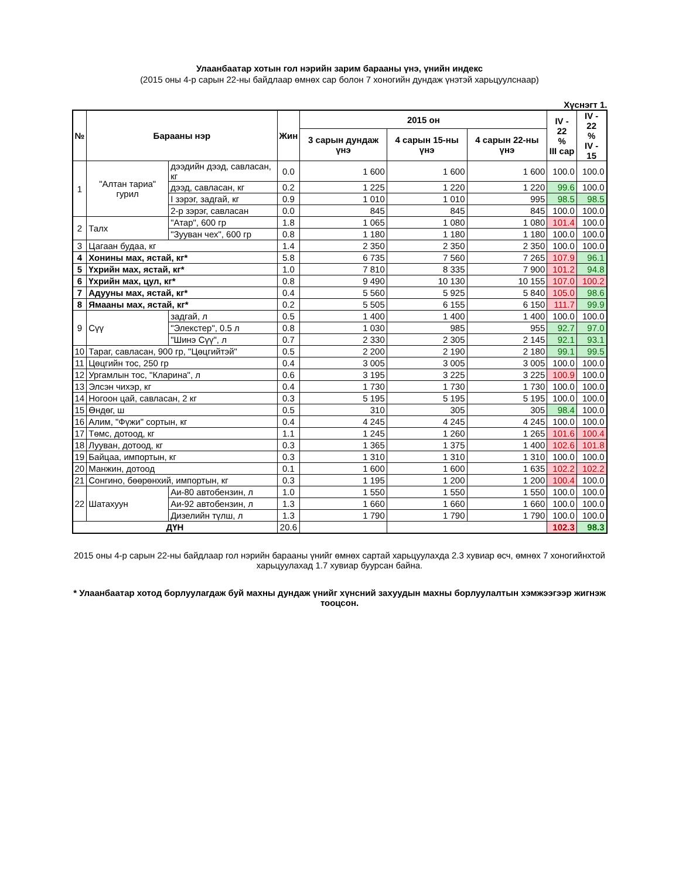Улаанбаатар хотын гол нэрийн зарим барааны үнэ, үнийн индекс
(2015 оны 4-р сарын 22-ны байдлаар өмнөх сар болон 7 хоногийн дундаж үнэтэй харьцуулснаар)
Хүснэгт 1.
| № | Барааны нэр | | Жин | 2015 он | | | IV - 22 % III сар | IV - 22 % IV - 15 |
| --- | --- | --- | --- | --- | --- | --- | --- | --- |
| | | | | 3 сарын дундаж үнэ | 4 сарын 15-ны үнэ | 4 сарын 22-ны үнэ | | |
| 1 | "Алтан тариа" гурил | дээдийн дээд, савласан, кг | 0.0 | 1 600 | 1 600 | 1 600 | 100.0 | 100.0 |
| | | дээд, савласан, кг | 0.2 | 1 225 | 1 220 | 1 220 | 99.6 | 100.0 |
| | | I зэрэг, задгай, кг | 0.9 | 1 010 | 1 010 | 995 | 98.5 | 98.5 |
| | | 2-р зэрэг, савласан | 0.0 | 845 | 845 | 845 | 100.0 | 100.0 |
| 2 | Талх | "Атар", 600 гр | 1.8 | 1 065 | 1 080 | 1 080 | 101.4 | 100.0 |
| | | "Зууван чех", 600 гр | 0.8 | 1 180 | 1 180 | 1 180 | 100.0 | 100.0 |
| 3 | Цагаан будаа, кг | | 1.4 | 2 350 | 2 350 | 2 350 | 100.0 | 100.0 |
| 4 | Хонины мах, ястай, кг* | | 5.8 | 6 735 | 7 560 | 7 265 | 107.9 | 96.1 |
| 5 | Үхрийн мах, ястай, кг* | | 1.0 | 7 810 | 8 335 | 7 900 | 101.2 | 94.8 |
| 6 | Үхрийн мах, цул, кг* | | 0.8 | 9 490 | 10 130 | 10 155 | 107.0 | 100.2 |
| 7 | Адууны мах, ястай, кг* | | 0.4 | 5 560 | 5 925 | 5 840 | 105.0 | 98.6 |
| 8 | Ямааны мах, ястай, кг* | | 0.2 | 5 505 | 6 155 | 6 150 | 111.7 | 99.9 |
| 9 | Сүү | задгай, л | 0.5 | 1 400 | 1 400 | 1 400 | 100.0 | 100.0 |
| | | "Элекстер", 0.5 л | 0.8 | 1 030 | 985 | 955 | 92.7 | 97.0 |
| | | "Шинэ Сүү", л | 0.7 | 2 330 | 2 305 | 2 145 | 92.1 | 93.1 |
| 10 | Тараг, савласан, 900 гр, "Цөцгийтэй" | | 0.5 | 2 200 | 2 190 | 2 180 | 99.1 | 99.5 |
| 11 | Цөцгийн тос, 250 гр | | 0.4 | 3 005 | 3 005 | 3 005 | 100.0 | 100.0 |
| 12 | Ургамлын тос, "Кларина", л | | 0.6 | 3 195 | 3 225 | 3 225 | 100.9 | 100.0 |
| 13 | Элсэн чихэр, кг | | 0.4 | 1 730 | 1 730 | 1 730 | 100.0 | 100.0 |
| 14 | Ногоон цай, савласан, 2 кг | | 0.3 | 5 195 | 5 195 | 5 195 | 100.0 | 100.0 |
| 15 | Өндөг, ш | | 0.5 | 310 | 305 | 305 | 98.4 | 100.0 |
| 16 | Алим, "Фүжи" сортын, кг | | 0.4 | 4 245 | 4 245 | 4 245 | 100.0 | 100.0 |
| 17 | Төмс, дотоод, кг | | 1.1 | 1 245 | 1 260 | 1 265 | 101.6 | 100.4 |
| 18 | Лууван, дотоод, кг | | 0.3 | 1 365 | 1 375 | 1 400 | 102.6 | 101.8 |
| 19 | Байцаа, импортын, кг | | 0.3 | 1 310 | 1 310 | 1 310 | 100.0 | 100.0 |
| 20 | Манжин, дотоод | | 0.1 | 1 600 | 1 600 | 1 635 | 102.2 | 102.2 |
| 21 | Сонгино, бөөрөнхий, импортын, кг | | 0.3 | 1 195 | 1 200 | 1 200 | 100.4 | 100.0 |
| 22 | Шатахуун | Аи-80 автобензин, л | 1.0 | 1 550 | 1 550 | 1 550 | 100.0 | 100.0 |
| | | Аи-92 автобензин, л | 1.3 | 1 660 | 1 660 | 1 660 | 100.0 | 100.0 |
| | | Дизелийн түлш, л | 1.3 | 1 790 | 1 790 | 1 790 | 100.0 | 100.0 |
| ДҮН | | | 20.6 | | | | 102.3 | 98.3 |
2015 оны 4-р сарын 22-ны байдлаар гол нэрийн барааны үнийг өмнөх сартай харьцуулахда 2.3 хувиар өсч, өмнөх 7 хоногийнхтой харьцуулахад 1.7 хувиар буурсан байна.
* Улаанбаатар хотод борлуулагдаж буй махны дундаж үнийг хүнсний захуудын махны борлуулалтын хэмжээгээр жигнэж тооцсон.